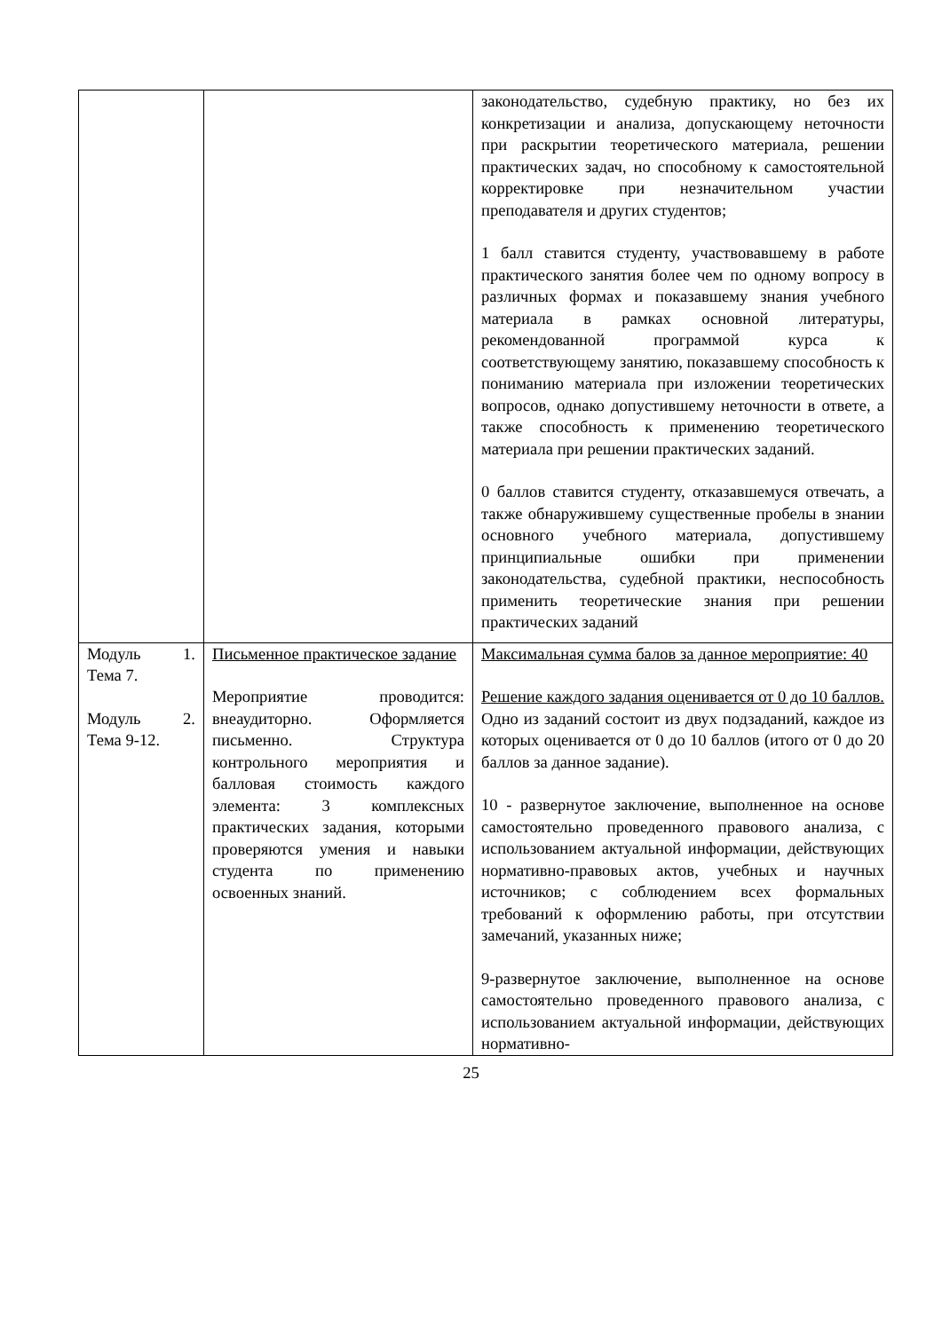| | | законодательство, судебную практику, но без их конкретизации и анализа, допускающему неточности при раскрытии теоретического материала, решении практических задач, но способному к самостоятельной корректировке при незначительном участии преподавателя и других студентов; 1 балл ставится студенту, участвовавшему в работе практического занятия более чем по одному вопросу в различных формах и показавшему знания учебного материала в рамках основной литературы, рекомендованной программой курса к соответствующему занятию, показавшему способность к пониманию материала при изложении теоретических вопросов, однако допустившему неточности в ответе, а также способность к применению теоретического материала при решении практических заданий. 0 баллов ставится студенту, отказавшемуся отвечать, а также обнаружившему существенные пробелы в знании основного учебного материала, допустившему принципиальные ошибки при применении законодательства, судебной практики, неспособность применить теоретические знания при решении практических заданий |
| Модуль 1. Тема 7. Модуль 2. Тема 9-12. | Письменное практическое задание Мероприятие проводится: внеаудиторно. Оформляется письменно. Структура контрольного мероприятия и балловая стоимость каждого элемента: 3 комплексных практических задания, которыми проверяются умения и навыки студента по применению освоенных знаний. | Максимальная сумма балов за данное мероприятие: 40 Решение каждого задания оценивается от 0 до 10 баллов. Одно из заданий состоит из двух подзаданий, каждое из которых оценивается от 0 до 10 баллов (итого от 0 до 20 баллов за данное задание). 10 - развернутое заключение, выполненное на основе самостоятельно проведенного правового анализа, с использованием актуальной информации, действующих нормативно-правовых актов, учебных и научных источников; с соблюдением всех формальных требований к оформлению работы, при отсутствии замечаний, указанных ниже; 9-развернутое заключение, выполненное на основе самостоятельно проведенного правового анализа, с использованием актуальной информации, действующих нормативно- |
25